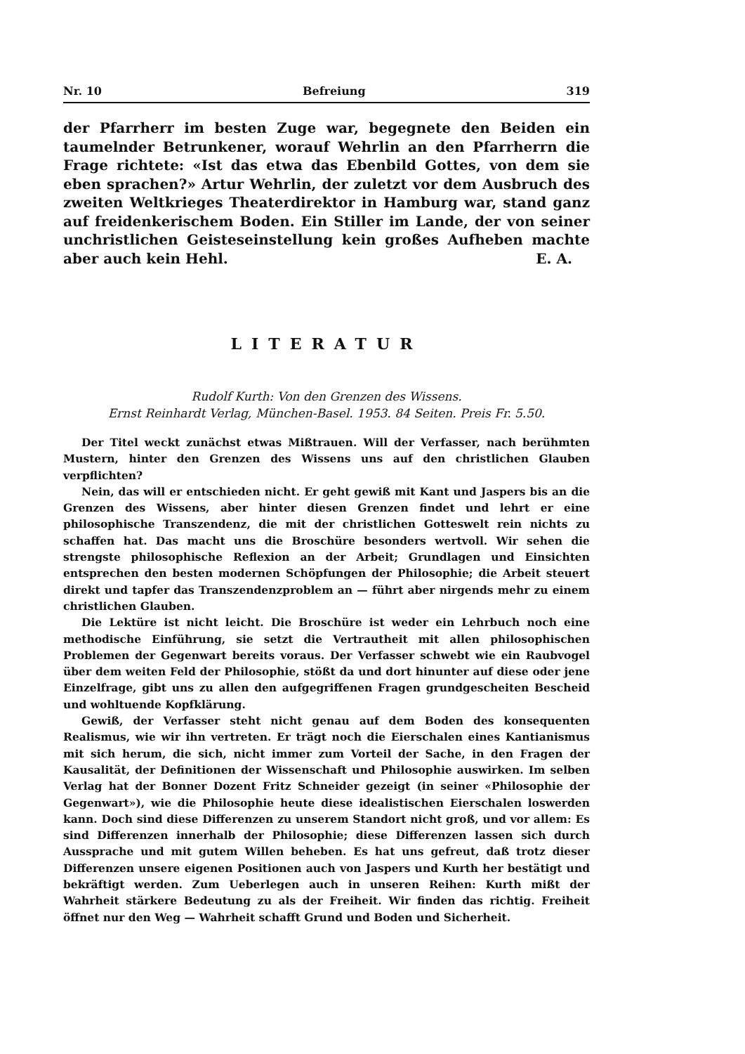Nr. 10 Befreiung 319
der Pfarrherr im besten Zuge war, begegnete den Beiden ein taumelnder Betrunkener, worauf Wehrlin an den Pfarrherrn die Frage richtete: «Ist das etwa das Ebenbild Gottes, von dem sie eben sprachen?» Artur Wehrlin, der zuletzt vor dem Ausbruch des zweiten Weltkrieges Theaterdirektor in Hamburg war, stand ganz auf freidenkerischem Boden. Ein Stiller im Lande, der von seiner unchristlichen Geisteseinstellung kein großes Aufheben machte aber auch kein Hehl. E. A.
LITERATUR
Rudolf Kurth: Von den Grenzen des Wissens.
Ernst Reinhardt Verlag, München-Basel. 1953. 84 Seiten. Preis Fr. 5.50.
Der Titel weckt zunächst etwas Mißtrauen. Will der Verfasser, nach berühmten Mustern, hinter den Grenzen des Wissens uns auf den christlichen Glauben verpflichten?
Nein, das will er entschieden nicht. Er geht gewiß mit Kant und Jaspers bis an die Grenzen des Wissens, aber hinter diesen Grenzen findet und lehrt er eine philosophische Transzendenz, die mit der christlichen Gotteswelt rein nichts zu schaffen hat. Das macht uns die Broschüre besonders wertvoll. Wir sehen die strengste philosophische Reflexion an der Arbeit; Grundlagen und Einsichten entsprechen den besten modernen Schöpfungen der Philosophie; die Arbeit steuert direkt und tapfer das Transzendenzproblem an — führt aber nirgends mehr zu einem christlichen Glauben.
Die Lektüre ist nicht leicht. Die Broschüre ist weder ein Lehrbuch noch eine methodische Einführung, sie setzt die Vertrautheit mit allen philosophischen Problemen der Gegenwart bereits voraus. Der Verfasser schwebt wie ein Raubvogel über dem weiten Feld der Philosophie, stößt da und dort hinunter auf diese oder jene Einzelfrage, gibt uns zu allen den aufgegriffenen Fragen grundgescheiten Bescheid und wohltuende Kopfklärung.
Gewiß, der Verfasser steht nicht genau auf dem Boden des konsequenten Realismus, wie wir ihn vertreten. Er trägt noch die Eierschalen eines Kantianismus mit sich herum, die sich, nicht immer zum Vorteil der Sache, in den Fragen der Kausalität, der Definitionen der Wissenschaft und Philosophie auswirken. Im selben Verlag hat der Bonner Dozent Fritz Schneider gezeigt (in seiner «Philosophie der Gegenwart»), wie die Philosophie heute diese idealistischen Eierschalen loswerden kann. Doch sind diese Differenzen zu unserem Standort nicht groß, und vor allem: Es sind Differenzen innerhalb der Philosophie; diese Differenzen lassen sich durch Aussprache und mit gutem Willen beheben. Es hat uns gefreut, daß trotz dieser Differenzen unsere eigenen Positionen auch von Jaspers und Kurth her bestätigt und bekräftigt werden. Zum Ueberlegen auch in unseren Reihen: Kurth mißt der Wahrheit stärkere Bedeutung zu als der Freiheit. Wir finden das richtig. Freiheit öffnet nur den Weg — Wahrheit schafft Grund und Boden und Sicherheit.